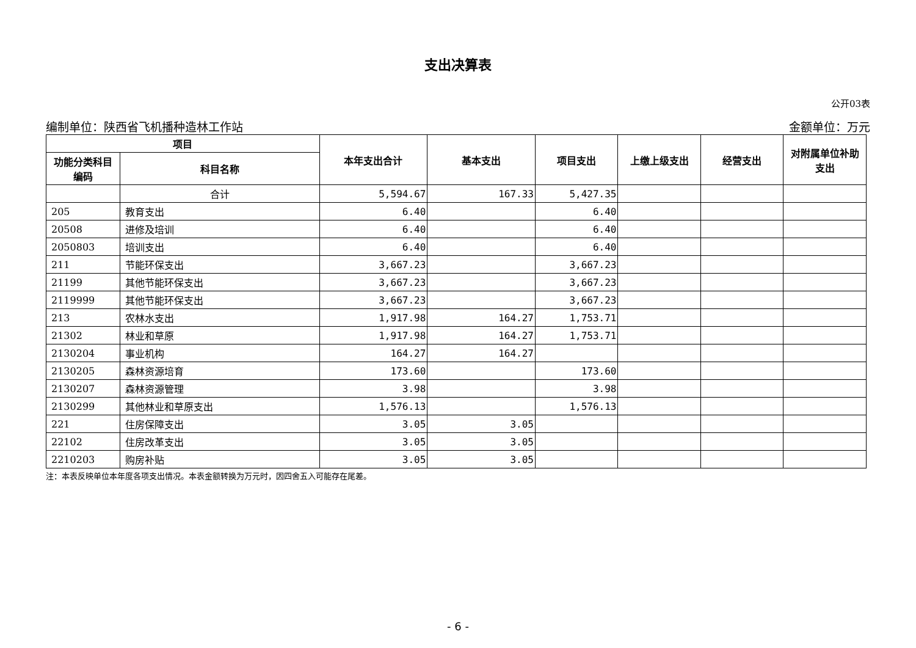支出决算表
公开03表
编制单位：陕西省飞机播种造林工作站 金额单位：万元
| 项目 | | 本年支出合计 | 基本支出 | 项目支出 | 上缴上级支出 | 经营支出 | 对附属单位补助 支出 |
| --- | --- | --- | --- | --- | --- | --- | --- |
| 功能分类科目 编码 | 科目名称 | | | | | | |
| | 合计 | 5,594.67 | 167.33 | 5,427.35 | | | |
| 205 | 教育支出 | 6.40 | | 6.40 | | | |
| 20508 | 进修及培训 | 6.40 | | 6.40 | | | |
| 2050803 | 培训支出 | 6.40 | | 6.40 | | | |
| 211 | 节能环保支出 | 3,667.23 | | 3,667.23 | | | |
| 21199 | 其他节能环保支出 | 3,667.23 | | 3,667.23 | | | |
| 2119999 | 其他节能环保支出 | 3,667.23 | | 3,667.23 | | | |
| 213 | 农林水支出 | 1,917.98 | 164.27 | 1,753.71 | | | |
| 21302 | 林业和草原 | 1,917.98 | 164.27 | 1,753.71 | | | |
| 2130204 | 事业机构 | 164.27 | 164.27 | | | | |
| 2130205 | 森林资源培育 | 173.60 | | 173.60 | | | |
| 2130207 | 森林资源管理 | 3.98 | | 3.98 | | | |
| 2130299 | 其他林业和草原支出 | 1,576.13 | | 1,576.13 | | | |
| 221 | 住房保障支出 | 3.05 | 3.05 | | | | |
| 22102 | 住房改革支出 | 3.05 | 3.05 | | | | |
| 2210203 | 购房补贴 | 3.05 | 3.05 | | | | |
注：本表反映单位本年度各项支出情况。本表金额转换为万元时，因四舍五入可能存在尾差。
- 6 -